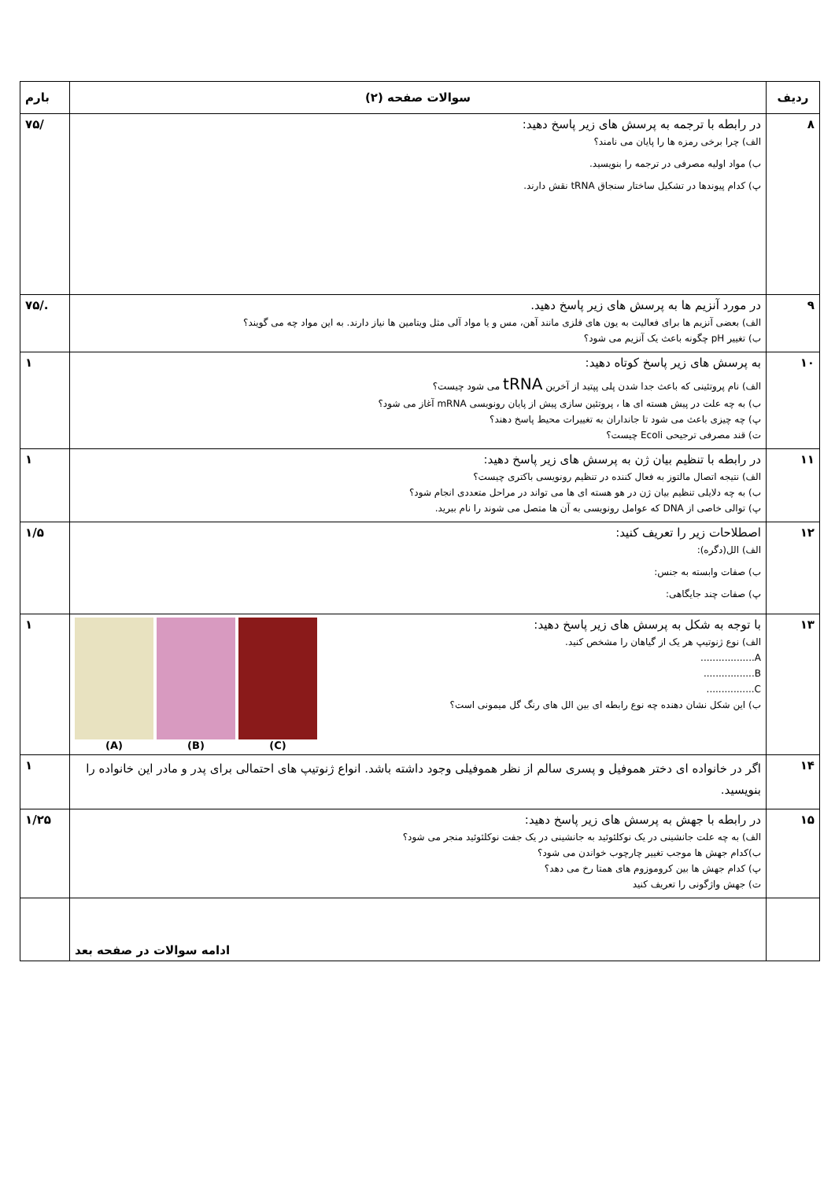| ردیف | سوالات صفحه (۲) | بارم |
| --- | --- | --- |
| ۸ | در رابطه با ترجمه به پرسش های زیر پاسخ دهید: الف) چرا برخی رمزه ها را پایان می نامند؟ ب) مواد اولیه مصرفی در ترجمه را بنویسید. پ) کدام پیوندها در تشکیل ساختار سنجاق tRNA نقش دارند. | /۷۵ |
| ۹ | در مورد آنزیم ها به پرسش های زیر پاسخ دهید. الف) بعضی آنزیم ها برای فعالیت به یون های فلزی مانند آهن، مس و یا مواد آلی مثل ویتامین ها نیاز دارند. به این مواد چه می گویند؟ ب) تغییر pH چگونه باعث یک آنزیم می شود؟ | ./۷۵ |
| ۱۰ | به پرسش های زیر پاسخ کوتاه دهید: الف) نام پروتئینی که باعث جدا شدن پلی پپتید از آخرین tRNA می شود چیست؟ ب) به چه علت در پیش هسته ای ها ، پروتئین سازی پیش از پایان رونویسی mRNA آغاز می شود؟ پ) چه چیزی باعث می شود تا جانداران به تغییرات محیط پاسخ دهند؟ ت) قند مصرفی ترجیحی Ecoli چیست؟ | ۱ |
| ۱۱ | در رابطه با تنظیم بیان ژن به پرسش های زیر پاسخ دهید: الف) نتیجه اتصال مالتوز به فعال کننده در تنظیم رونویسی باکتری چیست؟ ب) به چه دلایلی تنظیم بیان ژن در هو هسته ای ها می تواند در مراحل متعددی انجام شود؟ پ) توالی خاصی از DNA که عوامل رونویسی به آن ها متصل می شوند را نام ببرید. | ۱ |
| ۱۲ | اصطلاحات زیر را تعریف کنید: الف) الل(دگره): ب) صفات وابسته به جنس: پ) صفات چند جایگاهی: | ۱/۵ |
| ۱۳ | (C) (B) (A) با توجه به شکل به پرسش های زیر پاسخ دهید: الف) نوع ژنوتیپ هر یک از گیاهان را مشخص کنید. A.................. B................. C................ ب) این شکل نشان دهنده چه نوع رابطه ای بین الل های رنگ گل میمونی است؟ | ۱ |
| ۱۴ | اگر در خانواده ای دختر هموفیل و پسری سالم از نظر هموفیلی وجود داشته باشد. انواع ژنوتیپ های احتمالی برای پدر و مادر این خانواده را بنویسید. | ۱ |
| ۱۵ | در رابطه با جهش به پرسش های زیر پاسخ دهید: الف) به چه علت جانشینی در یک نوکلئوئید به جانشینی در یک جفت نوکلئوئید منجر می شود؟ ب)کدام جهش ها موجب تغییر چارچوب خواندن می شود؟ پ) کدام جهش ها بین کروموزوم های همتا رخ می دهد؟ ت) جهش واژگونی را تعریف کنید | ۱/۲۵ |
| | ادامه سوالات در صفحه بعد | |